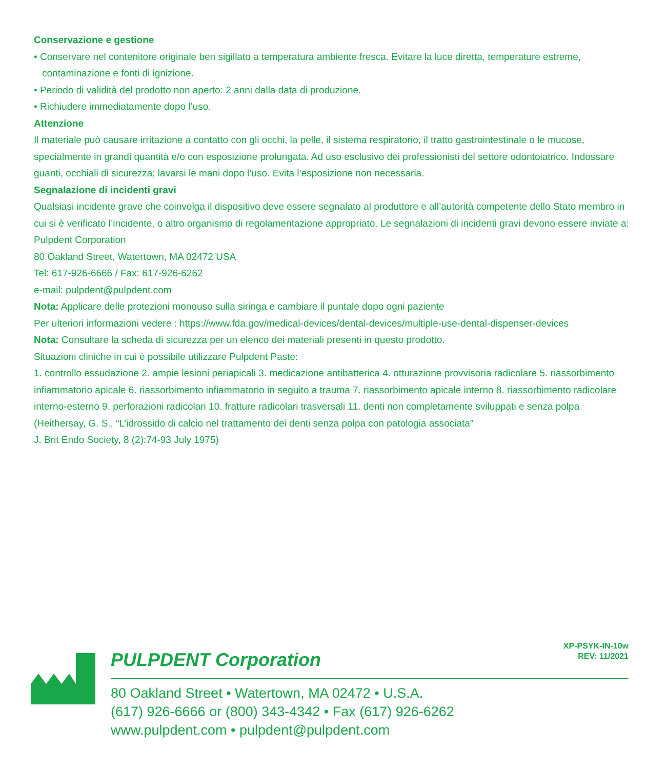Conservazione e gestione
• Conservare nel contenitore originale ben sigillato a temperatura ambiente fresca. Evitare la luce diretta, temperature estreme, contaminazione e fonti di ignizione.
• Periodo di validità del prodotto non aperto: 2 anni dalla data di produzione.
• Richiudere immediatamente dopo l’uso.
Attenzione
Il materiale può causare irritazione a contatto con gli occhi, la pelle, il sistema respiratorio, il tratto gastrointestinale o le mucose, specialmente in grandi quantità e/o con esposizione prolungata. Ad uso esclusivo dei professionisti del settore odontoiatrico. Indossare guanti, occhiali di sicurezza; lavarsi le mani dopo l’uso. Evita l’esposizione non necessaria.
Segnalazione di incidenti gravi
Qualsiasi incidente grave che coinvolga il dispositivo deve essere segnalato al produttore e all’autorità competente dello Stato membro in cui si è verificato l’incidente, o altro organismo di regolamentazione appropriato. Le segnalazioni di incidenti gravi devono essere inviate a:
Pulpdent Corporation
80 Oakland Street, Watertown, MA 02472 USA
Tel: 617-926-6666 / Fax: 617-926-6262
e-mail: pulpdent@pulpdent.com
Nota: Applicare delle protezioni monouso sulla siringa e cambiare il puntale dopo ogni paziente
Per ulteriori informazioni vedere : https://www.fda.gov/medical-devices/dental-devices/multiple-use-dental-dispenser-devices
Nota: Consultare la scheda di sicurezza per un elenco dei materiali presenti in questo prodotto.
Situazioni cliniche in cui è possibile utilizzare Pulpdent Paste:
1. controllo essudazione 2. ampie lesioni periapicali 3. medicazione antibatterica 4. otturazione provvisoria radicolare 5. riassorbimento infiammatorio apicale 6. riassorbimento infiammatorio in seguito a trauma 7. riassorbimento apicale interno 8. riassorbimento radicolare interno-esterno 9. perforazioni radicolari 10. fratture radicolari trasversali 11. denti non completamente sviluppati e senza polpa
(Heithersay, G. S., “L’idrossido di calcio nel trattamento dei denti senza polpa con patologia associata”
J. Brit Endo Society, 8 (2):74-93 July 1975)
PULPDENT Corporation
80 Oakland Street • Watertown, MA 02472 • U.S.A.
(617) 926-6666 or (800) 343-4342 • Fax (617) 926-6262
www.pulpdent.com • pulpdent@pulpdent.com
XP-PSYK-IN-10w
REV: 11/2021